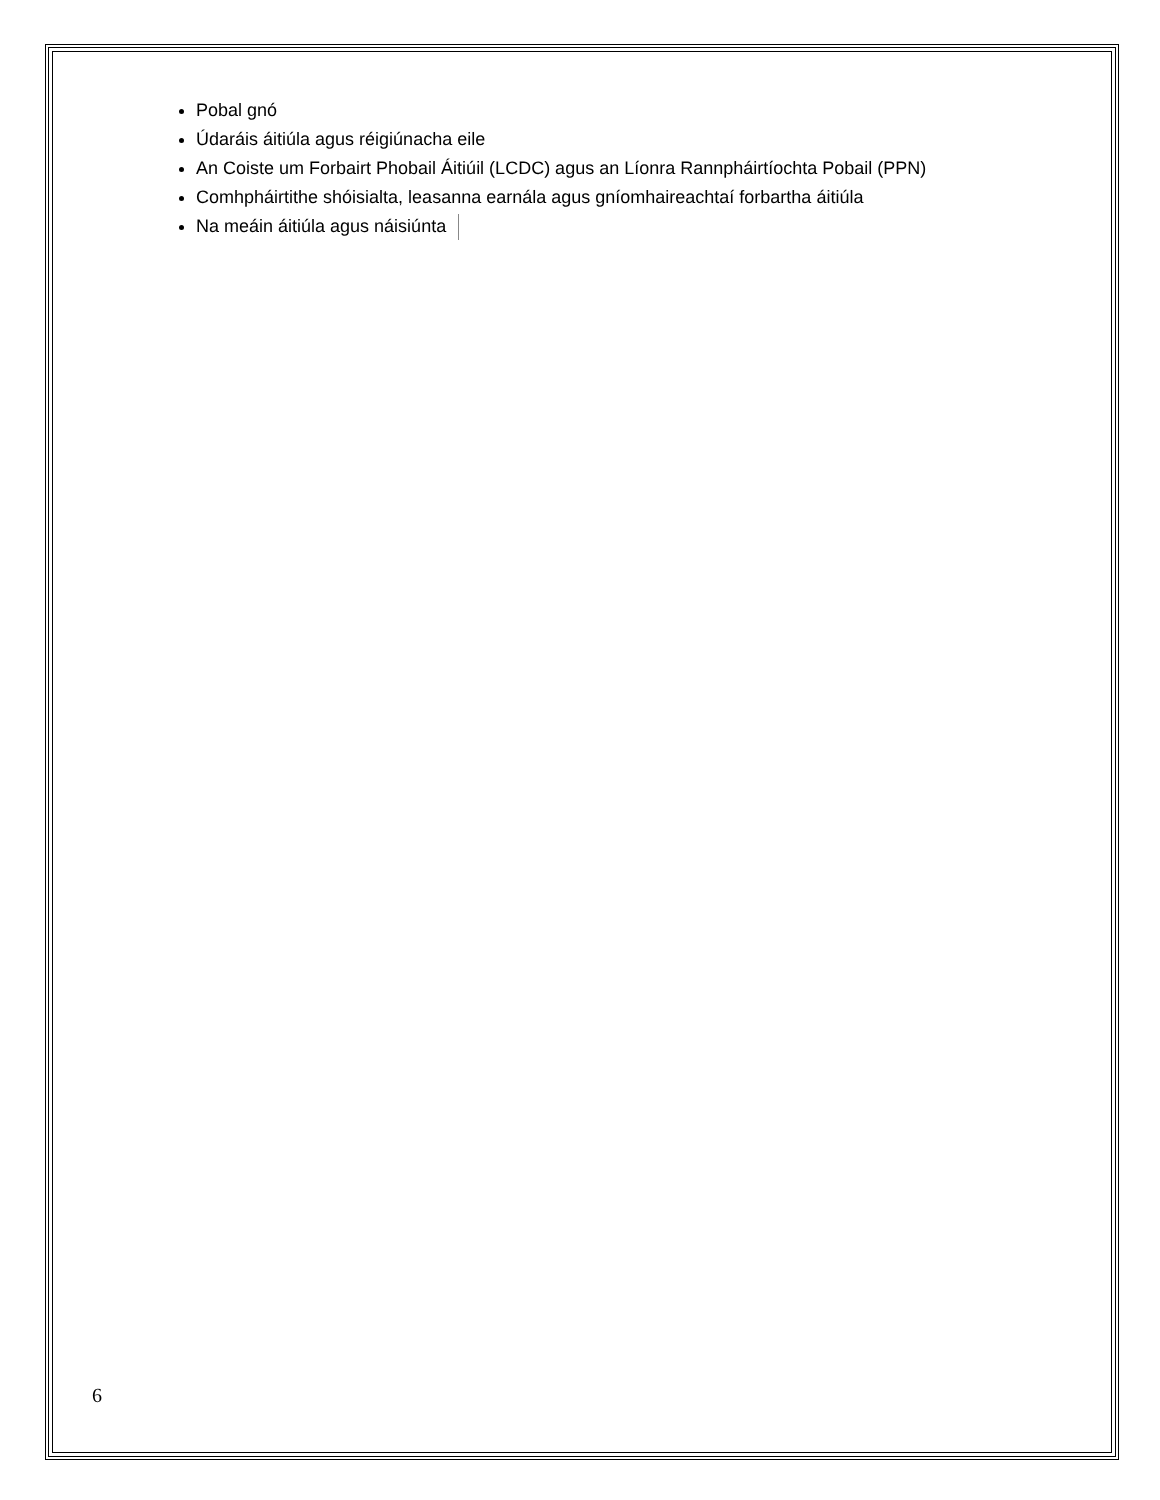Pobal gnó
Údaráis áitiúla agus réigiúnacha eile
An Coiste um Forbairt Phobail Áitiúil (LCDC) agus an Líonra Rannpháirtíochta Pobail (PPN)
Comhpháirtithe shóisialta, leasanna earnála agus gníomhaireachtaí forbartha áitiúla
Na meáin áitiúla agus náisiúnta
6